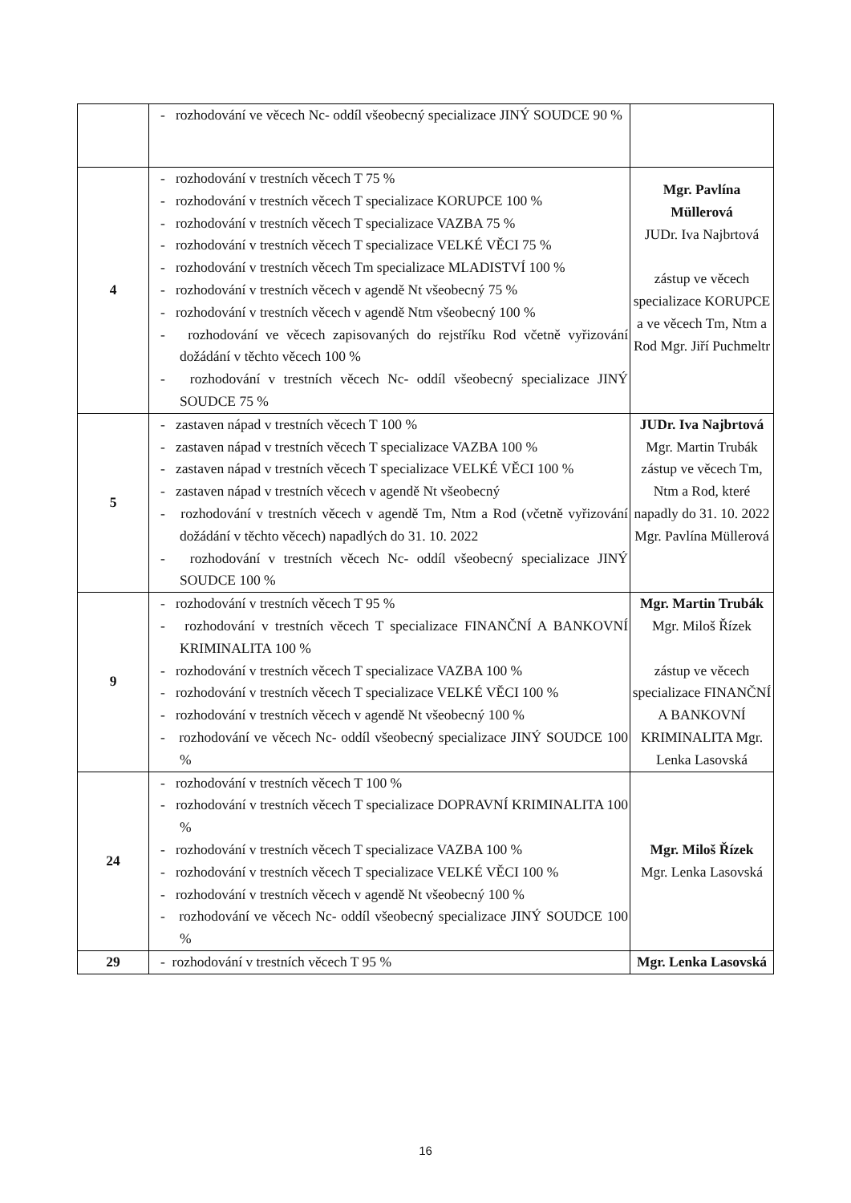| | - rozhodování ve věcech Nc- oddíl všeobecný specializace JINÝ SOUDCE 90 % | |
| 4 | - rozhodování v trestních věcech T 75 % - rozhodování v trestních věcech T specializace KORUPCE 100 % - rozhodování v trestních věcech T specializace VAZBA 75 % - rozhodování v trestních věcech T specializace VELKÉ VĚCI 75 % - rozhodování v trestních věcech Tm specializace MLADISTVÍ 100 % - rozhodování v trestních věcech v agendě Nt všeobecný 75 % - rozhodování v trestních věcech v agendě Ntm všeobecný 100 % - rozhodování ve věcech zapisovaných do rejstříku Rod včetně vyřizování dožádání v těchto věcech 100 % - rozhodování v trestních věcech Nc- oddíl všeobecný specializace JINÝ SOUDCE 75 % | Mgr. Pavlína Müllerová JUDr. Iva Najbrtová zástup ve věcech specializace KORUPCE a ve věcech Tm, Ntm a Rod Mgr. Jiří Puchmeltr |
| 5 | - zastaven nápad v trestních věcech T 100 % - zastaven nápad v trestních věcech T specializace VAZBA 100 % - zastaven nápad v trestních věcech T specializace VELKÉ VĚCI 100 % - zastaven nápad v trestních věcech v agendě Nt všeobecný - rozhodování v trestních věcech v agendě Tm, Ntm a Rod (včetně vyřizování dožádání v těchto věcech) napadlých do 31. 10. 2022 - rozhodování v trestních věcech Nc- oddíl všeobecný specializace JINÝ SOUDCE 100 % | JUDr. Iva Najbrtová Mgr. Martin Trubák zástup ve věcech Tm, Ntm a Rod, které napadly do 31. 10. 2022 Mgr. Pavlína Müllerová |
| 9 | - rozhodování v trestních věcech T 95 % - rozhodování v trestních věcech T specializace FINANČNÍ A BANKOVNÍ KRIMINALITA 100 % - rozhodování v trestních věcech T specializace VAZBA 100 % - rozhodování v trestních věcech T specializace VELKÉ VĚCI 100 % - rozhodování v trestních věcech v agendě Nt všeobecný 100 % - rozhodování ve věcech Nc- oddíl všeobecný specializace JINÝ SOUDCE 100 % | Mgr. Martin Trubák Mgr. Miloš Řízek zástup ve věcech specializace FINANČNÍ A BANKOVNÍ KRIMINALITA Mgr. Lenka Lasovská |
| 24 | - rozhodování v trestních věcech T 100 % - rozhodování v trestních věcech T specializace DOPRAVNÍ KRIMINALITA 100 % - rozhodování v trestních věcech T specializace VAZBA 100 % - rozhodování v trestních věcech T specializace VELKÉ VĚCI 100 % - rozhodování v trestních věcech v agendě Nt všeobecný 100 % - rozhodování ve věcech Nc- oddíl všeobecný specializace JINÝ SOUDCE 100 % | Mgr. Miloš Řízek Mgr. Lenka Lasovská |
| 29 | - rozhodování v trestních věcech T 95 % | Mgr. Lenka Lasovská |
16